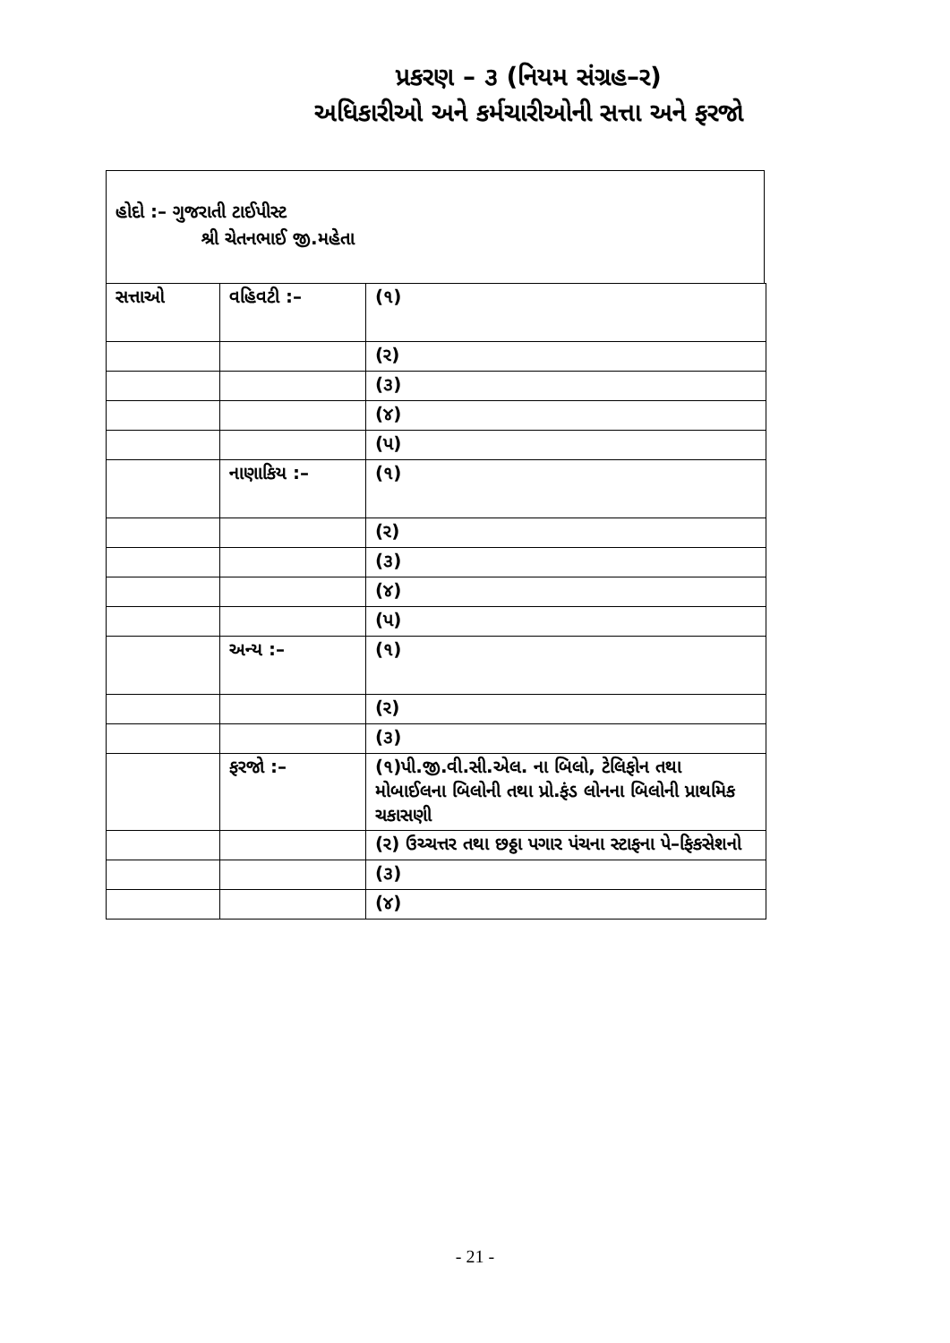પ્રકરણ – ૩ (નિયમ સંગ્રહ–ર)
અધિકારીઓ અને કર્મચારીઓની સત્તા અને ફરજો
હોદો :– ગુજરાતી ટાઈપીસ્ટ
શ્રી ચેતનભાઈ જી.મહેતા
| સત્તાઓ | વહિવટી :– | (૧) |
| | | (ર) |
| | | (૩) |
| | | (૪) |
| | | (પ) |
| | નાણાકિય :– | (૧) |
| | | (ર) |
| | | (૩) |
| | | (૪) |
| | | (પ) |
| | અન્ય :– | (૧) |
| | | (ર) |
| | | (૩) |
| | ફરજો :– | (૧)પી.જી.વી.સી.એલ. ના બિલો, ટેલિફોન તથા મોબાઈલના બિલોની તથા પ્રો.ફંડ લોનના બિલોની પ્રાથમિક ચકાસણી |
| | | (ર) ઉચ્ચત્તર તથા છઠ્ઠા પગાર પંચના સ્ટાફના પે–ફિકસેશનો |
| | | (૩) |
| | | (૪) |
- 21 -